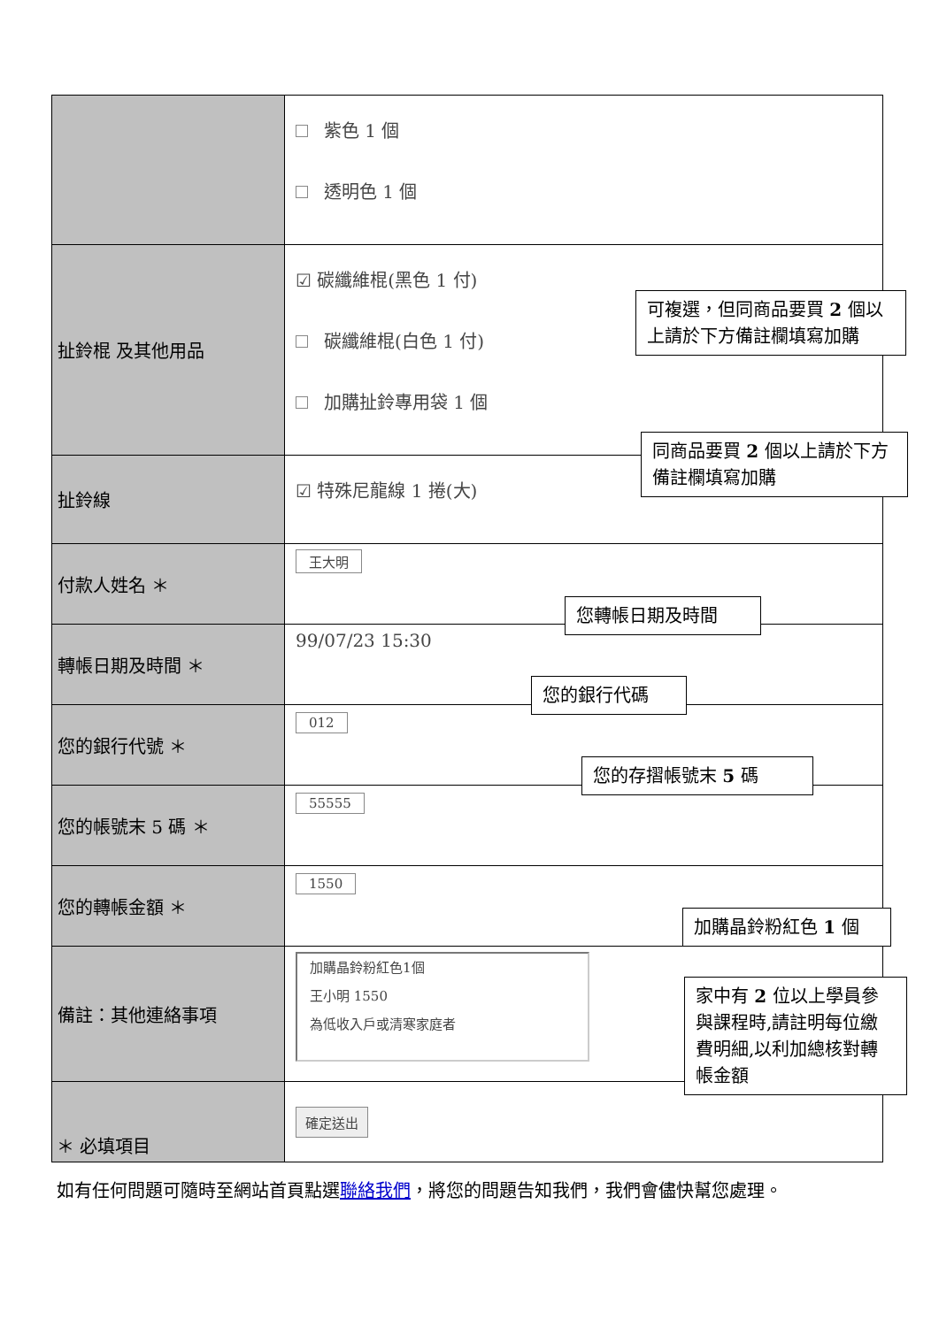| | 紫色 1 個 透明色 1 個 |
| 扯鈴棍 及其他用品 | ☑ 碳纖維棍(黑色 1 付) 碳纖維棍(白色 1 付) 加購扯鈴專用袋 1 個 |
| 扯鈴線 | ☑ 特殊尼龍線 1 捲(大) |
| 付款人姓名 ＊ | 王大明 |
| 轉帳日期及時間 ＊ | 99/07/23 15:30 |
| 您的銀行代號 ＊ | 012 |
| 您的帳號末 5 碼 ＊ | 55555 |
| 您的轉帳金額 ＊ | 1550 |
| 備註：其他連絡事項 | 加購晶鈴粉紅色1個 王小明 1550 為低收入戶或清寒家庭者 |
| | 確定送出 |
可複選，但同商品要買 2 個以上請於下方備註欄填寫加購
同商品要買 2 個以上請於下方備註欄填寫加購
您轉帳日期及時間
您的銀行代碼
您的存摺帳號末 5 碼
加購晶鈴粉紅色 1 個
家中有 2 位以上學員參與課程時,請註明每位繳費明細,以利加總核對轉帳金額
＊ 必填項目
如有任何問題可隨時至網站首頁點選聯絡我們，將您的問題告知我們，我們會儘快幫您處理。